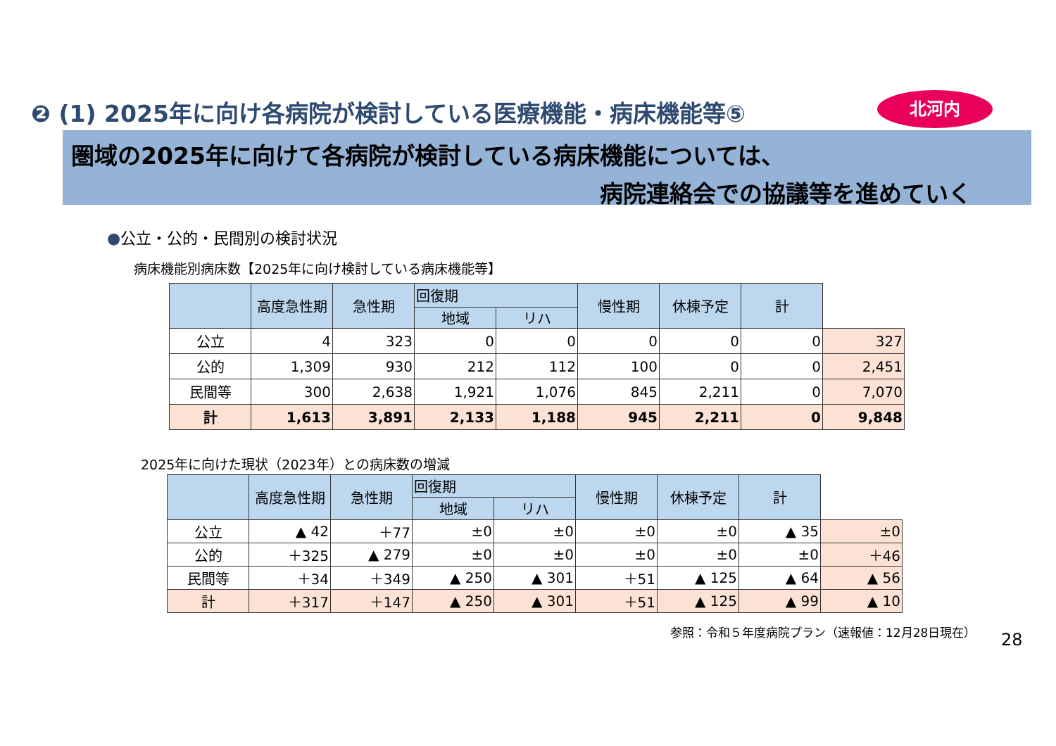❷ (1) 2025年に向け各病院が検討している医療機能・病床機能等⑤
北河内
圏域の2025年に向けて各病院が検討している病床機能については、
病院連絡会での協議等を進めていく
●公立・公的・民間別の検討状況
病床機能別病床数【2025年に向け検討している病床機能等】
| | 高度急性期 | 急性期 | 回復期 | | 慢性期 | 休棟予定 | 計 | |
| --- | --- | --- | --- | --- | --- | --- | --- | --- |
| | | | 地域 | リハ | | | | |
| 公立 | 4 | 323 | 0 | 0 | 0 | 0 | 0 | 327 |
| 公的 | 1,309 | 930 | 212 | 112 | 100 | 0 | 0 | 2,451 |
| 民間等 | 300 | 2,638 | 1,921 | 1,076 | 845 | 2,211 | 0 | 7,070 |
| 計 | 1,613 | 3,891 | 2,133 | 1,188 | 945 | 2,211 | 0 | 9,848 |
2025年に向けた現状（2023年）との病床数の増減
| | 高度急性期 | 急性期 | 回復期 | | 慢性期 | 休棟予定 | 計 | |
| --- | --- | --- | --- | --- | --- | --- | --- | --- |
| | | | 地域 | リハ | | | | |
| 公立 | ▲ 42 | ＋77 | ±0 | ±0 | ±0 | ±0 | ▲ 35 | ±0 |
| 公的 | ＋325 | ▲ 279 | ±0 | ±0 | ±0 | ±0 | ±0 | ＋46 |
| 民間等 | ＋34 | ＋349 | ▲ 250 | ▲ 301 | ＋51 | ▲ 125 | ▲ 64 | ▲ 56 |
| 計 | ＋317 | ＋147 | ▲ 250 | ▲ 301 | ＋51 | ▲ 125 | ▲ 99 | ▲ 10 |
参照：令和５年度病院プラン（速報値：12月28日現在）
28